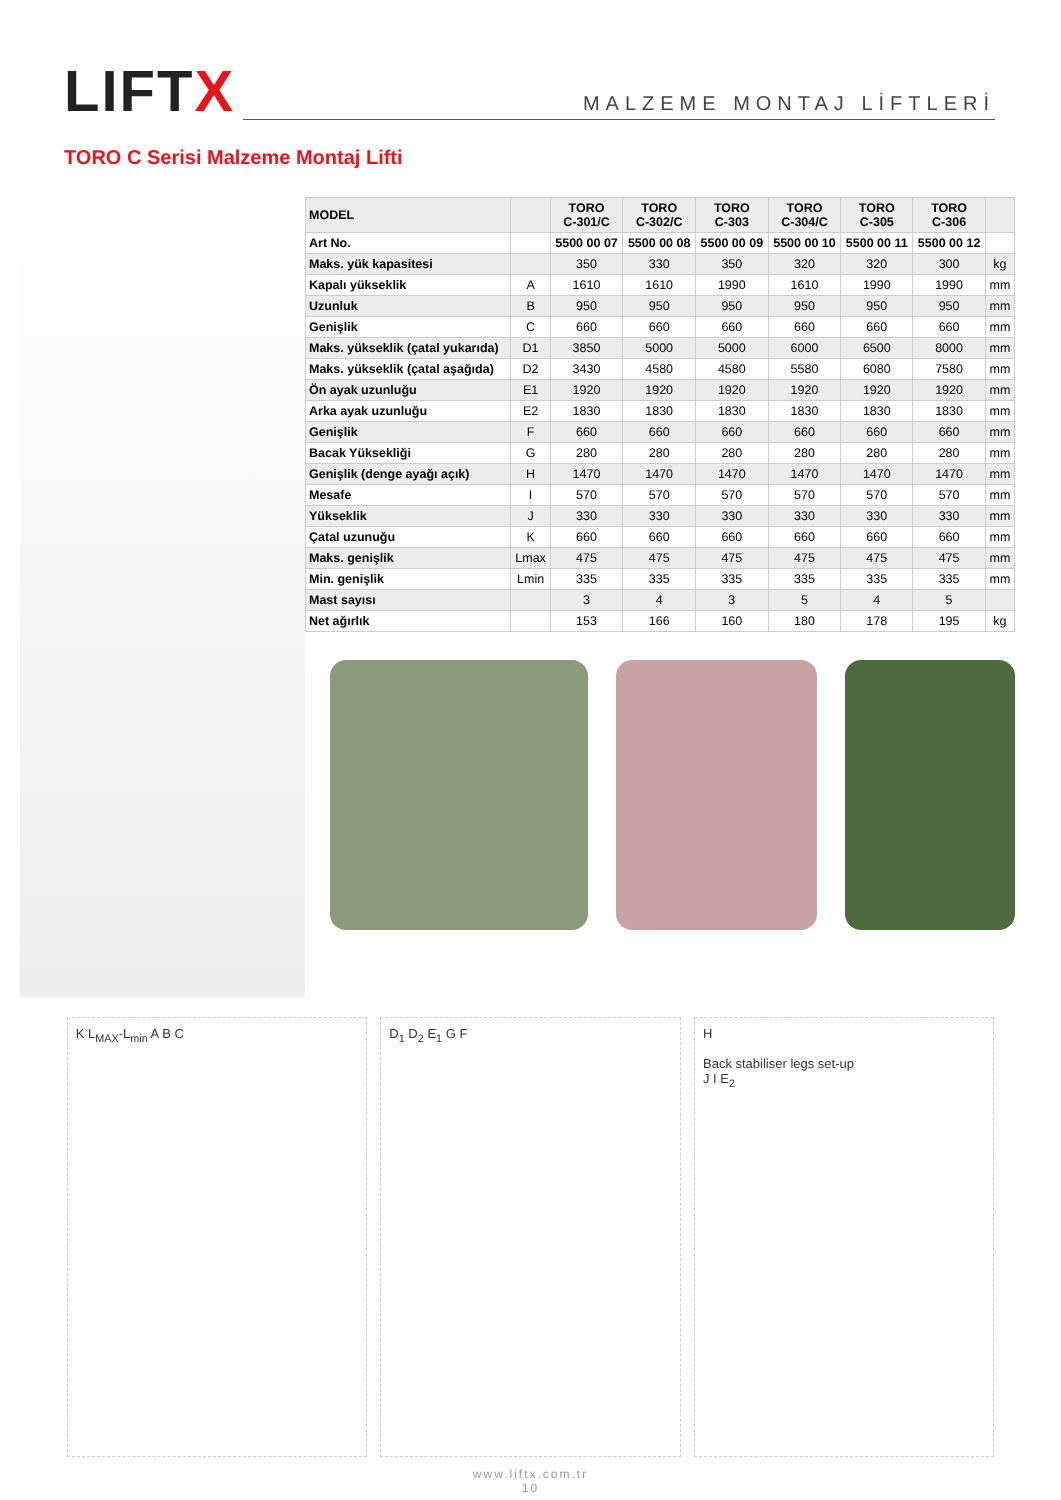LIFTX
MALZEME MONTAJ LİFTLERİ
TORO C Serisi Malzeme Montaj Lifti
| MODEL | | TORO C-301/C | TORO C-302/C | TORO C-303 | TORO C-304/C | TORO C-305 | TORO C-306 | |
| --- | --- | --- | --- | --- | --- | --- | --- | --- |
| Art No. | | 5500 00 07 | 5500 00 08 | 5500 00 09 | 5500 00 10 | 5500 00 11 | 5500 00 12 | |
| Maks. yük kapasitesi | | 350 | 330 | 350 | 320 | 320 | 300 | kg |
| Kapalı yükseklik | A | 1610 | 1610 | 1990 | 1610 | 1990 | 1990 | mm |
| Uzunluk | B | 950 | 950 | 950 | 950 | 950 | 950 | mm |
| Genişlik | C | 660 | 660 | 660 | 660 | 660 | 660 | mm |
| Maks. yükseklik (çatal yukarıda) | D1 | 3850 | 5000 | 5000 | 6000 | 6500 | 8000 | mm |
| Maks. yükseklik (çatal aşağıda) | D2 | 3430 | 4580 | 4580 | 5580 | 6080 | 7580 | mm |
| Ön ayak uzunluğu | E1 | 1920 | 1920 | 1920 | 1920 | 1920 | 1920 | mm |
| Arka ayak uzunluğu | E2 | 1830 | 1830 | 1830 | 1830 | 1830 | 1830 | mm |
| Genişlik | F | 660 | 660 | 660 | 660 | 660 | 660 | mm |
| Bacak Yüksekliği | G | 280 | 280 | 280 | 280 | 280 | 280 | mm |
| Genişlik (denge ayağı açık) | H | 1470 | 1470 | 1470 | 1470 | 1470 | 1470 | mm |
| Mesafe | I | 570 | 570 | 570 | 570 | 570 | 570 | mm |
| Yükseklik | J | 330 | 330 | 330 | 330 | 330 | 330 | mm |
| Çatal uzunuğu | K | 660 | 660 | 660 | 660 | 660 | 660 | mm |
| Maks. genişlik | Lmax | 475 | 475 | 475 | 475 | 475 | 475 | mm |
| Min. genişlik | Lmin | 335 | 335 | 335 | 335 | 335 | 335 | mm |
| Mast sayısı | | 3 | 4 | 3 | 5 | 4 | 5 | |
| Net ağırlık | | 153 | 166 | 160 | 180 | 178 | 195 | kg |
K L<sub>MAX</sub>-L<sub>min</sub> A B C D<sub>1</sub> D<sub>2</sub> E<sub>1</sub> G F H
Back stabiliser legs set-up
J I E<sub>2</sub>
www.liftx.com.tr
10